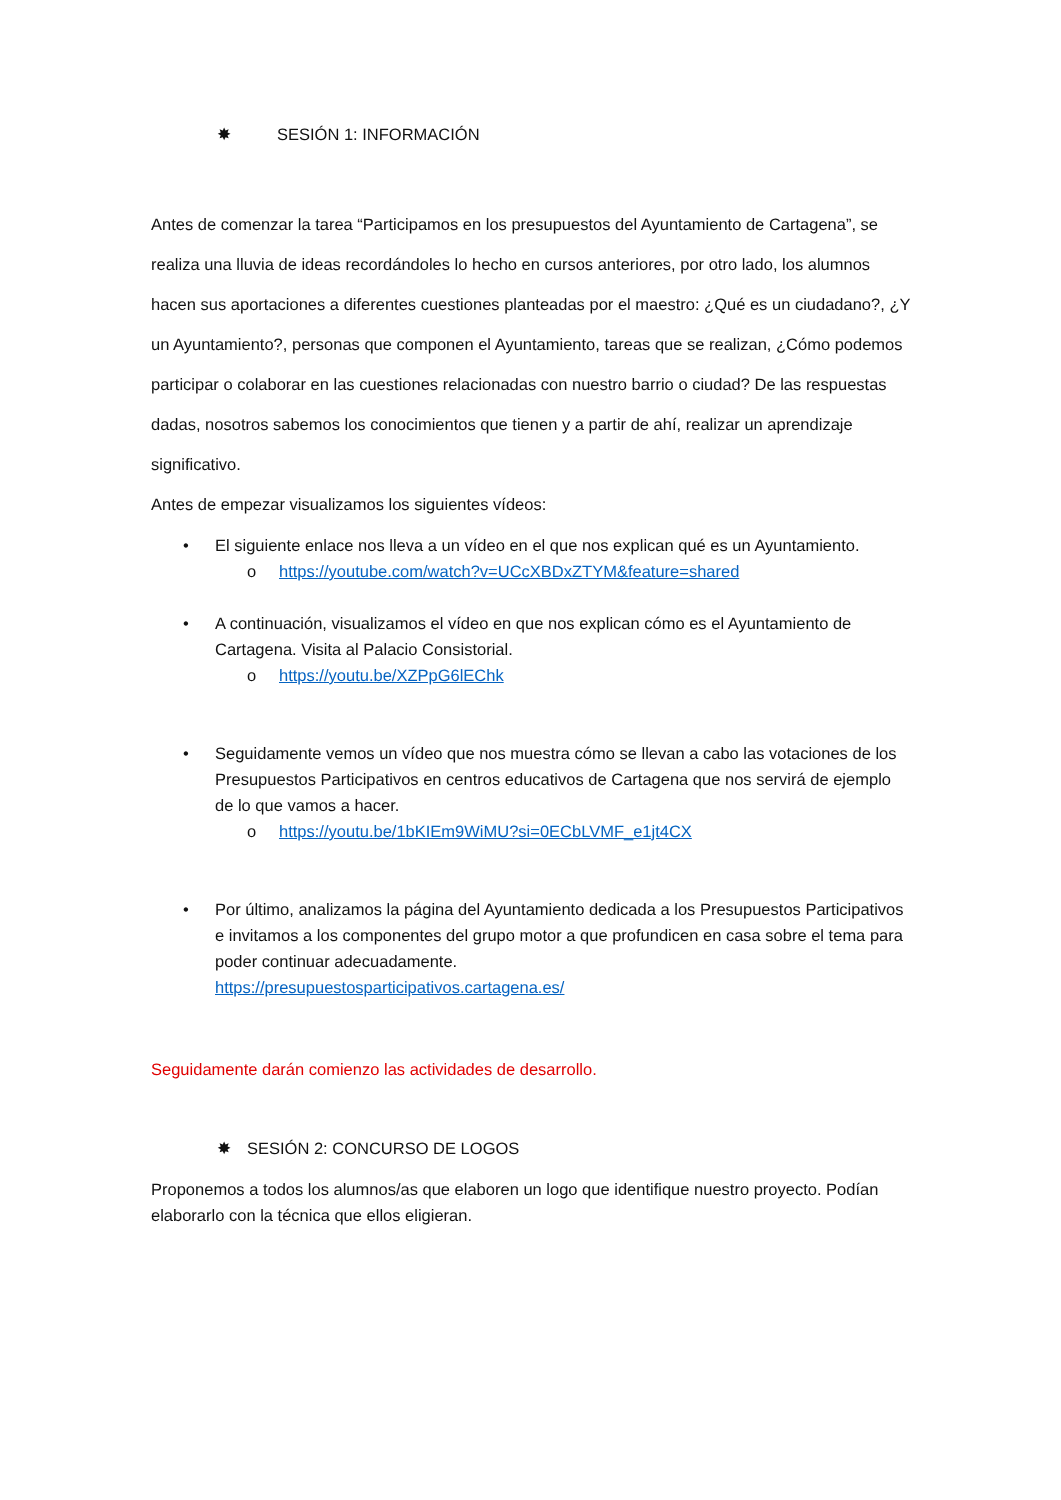✸ SESIÓN 1: INFORMACIÓN
Antes de comenzar la tarea “Participamos en los presupuestos del Ayuntamiento de Cartagena”, se realiza una lluvia de ideas recordándoles lo hecho en cursos anteriores, por otro lado, los alumnos hacen sus aportaciones a diferentes cuestiones planteadas por el maestro: ¿Qué es un ciudadano?, ¿Y un Ayuntamiento?, personas que componen el Ayuntamiento, tareas que se realizan, ¿Cómo podemos participar o colaborar en las cuestiones relacionadas con nuestro barrio o ciudad? De las respuestas dadas, nosotros sabemos los conocimientos que tienen y a partir de ahí, realizar un aprendizaje significativo.
Antes de empezar visualizamos los siguientes vídeos:
• El siguiente enlace nos lleva a un vídeo en el que nos explican qué es un Ayuntamiento.
o https://youtube.com/watch?v=UCcXBDxZTYM&feature=shared
• A continuación, visualizamos el vídeo en que nos explican cómo es el Ayuntamiento de Cartagena. Visita al Palacio Consistorial.
o https://youtu.be/XZPpG6lEChk
• Seguidamente vemos un vídeo que nos muestra cómo se llevan a cabo las votaciones de los Presupuestos Participativos en centros educativos de Cartagena que nos servirá de ejemplo de lo que vamos a hacer.
o https://youtu.be/1bKIEm9WiMU?si=0ECbLVMF_e1jt4CX
• Por último, analizamos la página del Ayuntamiento dedicada a los Presupuestos Participativos e invitamos a los componentes del grupo motor a que profundicen en casa sobre el tema para poder continuar adecuadamente.
https://presupuestosparticipativos.cartagena.es/
Seguidamente darán comienzo las actividades de desarrollo.
✸ SESIÓN 2: CONCURSO DE LOGOS
Proponemos a todos los alumnos/as que elaboren un logo que identifique nuestro proyecto. Podían elaborarlo con la técnica que ellos eligieran.